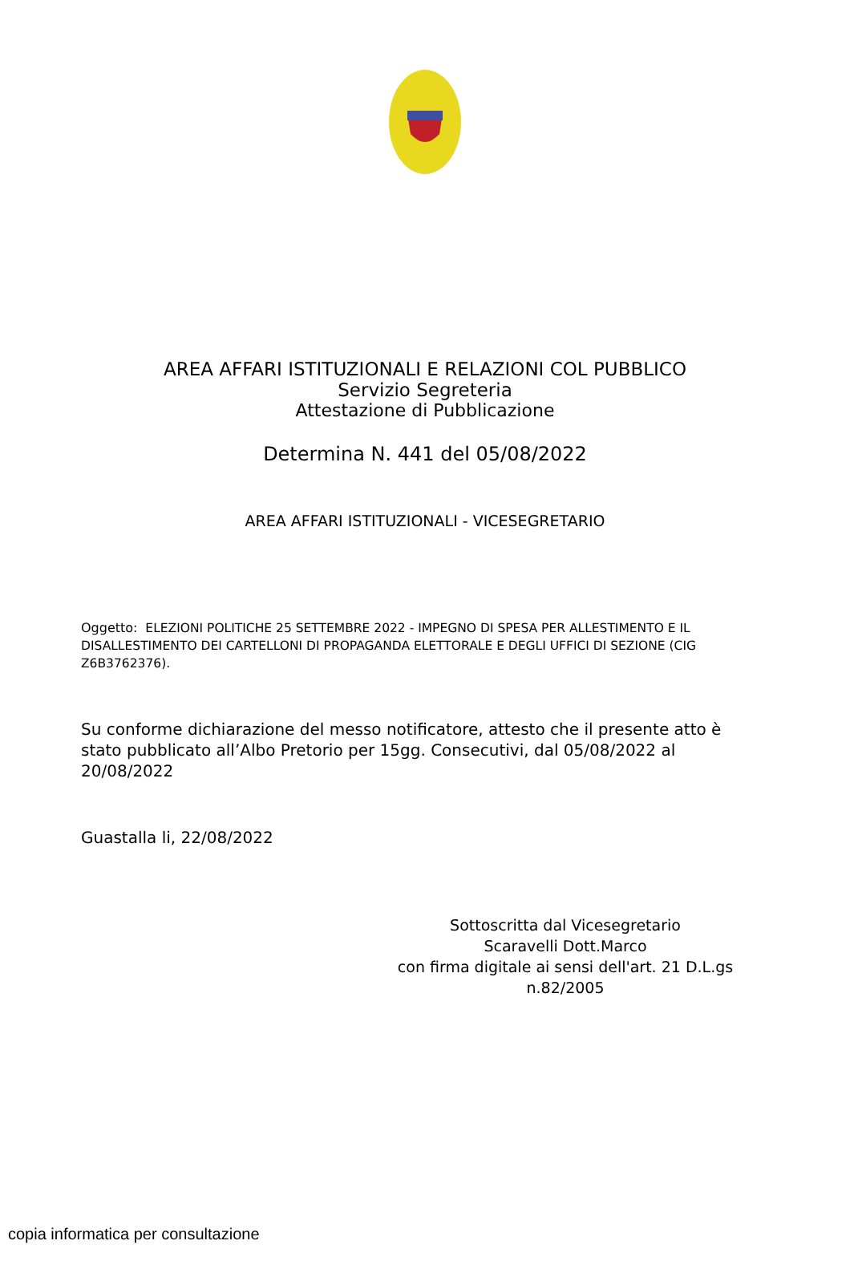AREA AFFARI ISTITUZIONALI E RELAZIONI COL PUBBLICO
Servizio Segreteria
Attestazione di Pubblicazione
Determina N. 441 del 05/08/2022
AREA AFFARI ISTITUZIONALI - VICESEGRETARIO
Oggetto: ELEZIONI POLITICHE 25 SETTEMBRE 2022 - IMPEGNO DI SPESA PER ALLESTIMENTO E IL DISALLESTIMENTO DEI CARTELLONI DI PROPAGANDA ELETTORALE E DEGLI UFFICI DI SEZIONE (CIG Z6B3762376).
Su conforme dichiarazione del messo notificatore, attesto che il presente atto è stato pubblicato all’Albo Pretorio per 15gg. Consecutivi, dal 05/08/2022 al 20/08/2022
Guastalla li, 22/08/2022
Sottoscritta dal Vicesegretario
Scaravelli Dott.Marco
con firma digitale ai sensi dell'art. 21 D.L.gs n.82/2005
copia informatica per consultazione